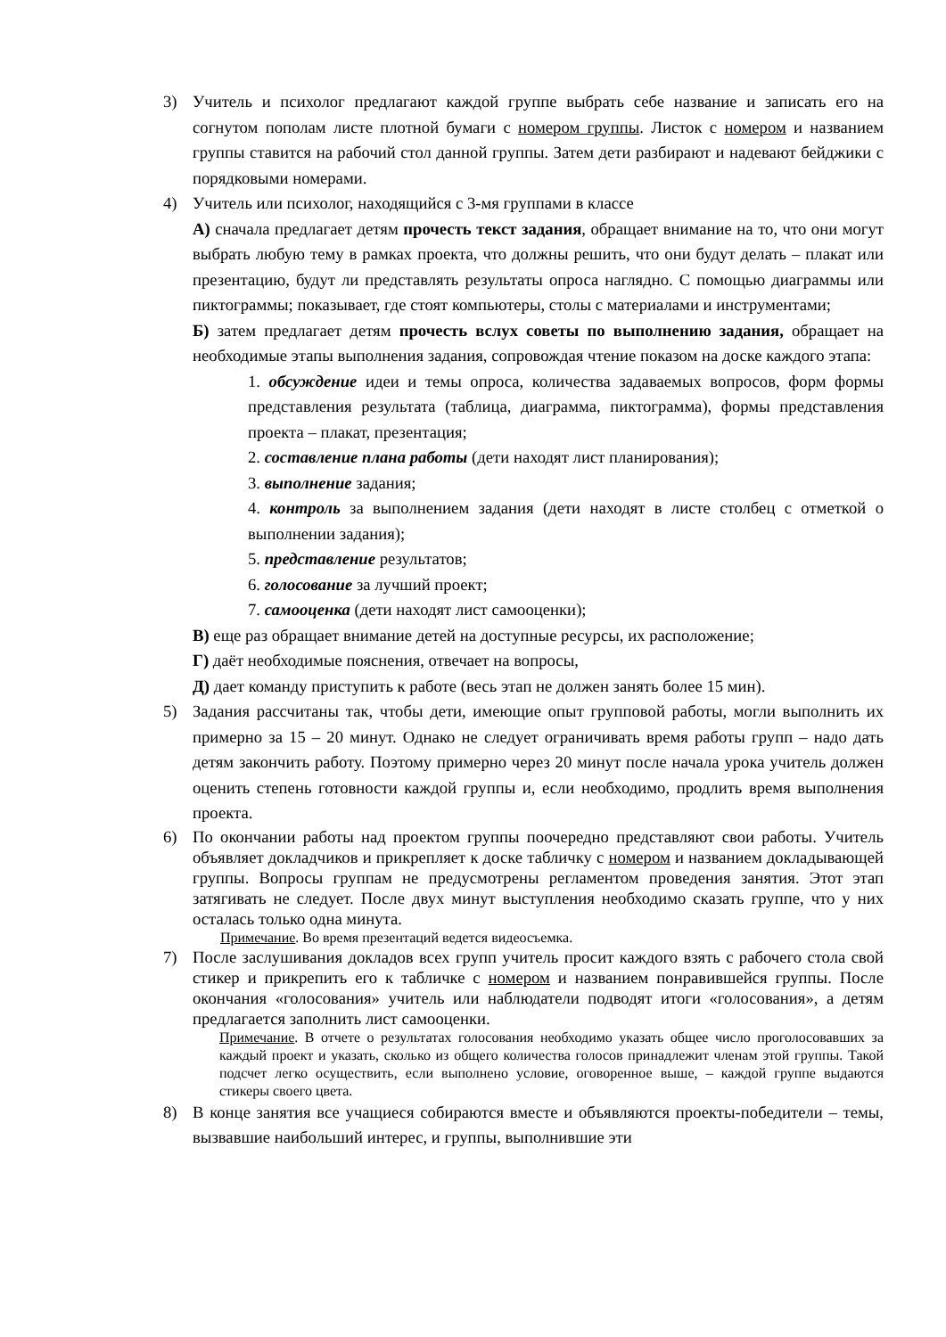3) Учитель и психолог предлагают каждой группе выбрать себе название и записать его на согнутом пополам листе плотной бумаги с номером группы. Листок с номером и названием группы ставится на рабочий стол данной группы. Затем дети разбирают и надевают бейджики с порядковыми номерами.
4) Учитель или психолог, находящийся с 3-мя группами в классе
А) сначала предлагает детям прочесть текст задания, обращает внимание на то, что они могут выбрать любую тему в рамках проекта, что должны решить, что они будут делать – плакат или презентацию, будут ли представлять результаты опроса наглядно. С помощью диаграммы или пиктограммы; показывает, где стоят компьютеры, столы с материалами и инструментами;
Б) затем предлагает детям прочесть вслух советы по выполнению задания, обращает на необходимые этапы выполнения задания, сопровождая чтение показом на доске каждого этапа:
1. обсуждение идеи и темы опроса, количества задаваемых вопросов, форм формы представления результата (таблица, диаграмма, пиктограмма), формы представления проекта – плакат, презентация;
2. составление плана работы (дети находят лист планирования);
3. выполнение задания;
4. контроль за выполнением задания (дети находят в листе столбец с отметкой о выполнении задания);
5. представление результатов;
6. голосование за лучший проект;
7. самооценка (дети находят лист самооценки);
В) еще раз обращает внимание детей на доступные ресурсы, их расположение;
Г) даёт необходимые пояснения, отвечает на вопросы,
Д) дает команду приступить к работе (весь этап не должен занять более 15 мин).
5) Задания рассчитаны так, чтобы дети, имеющие опыт групповой работы, могли выполнить их примерно за 15 – 20 минут. Однако не следует ограничивать время работы групп – надо дать детям закончить работу. Поэтому примерно через 20 минут после начала урока учитель должен оценить степень готовности каждой группы и, если необходимо, продлить время выполнения проекта.
6) По окончании работы над проектом группы поочередно представляют свои работы. Учитель объявляет докладчиков и прикрепляет к доске табличку с номером и названием докладывающей группы. Вопросы группам не предусмотрены регламентом проведения занятия. Этот этап затягивать не следует. После двух минут выступления необходимо сказать группе, что у них осталась только одна минута.
Примечание. Во время презентаций ведется видеосъемка.
7) После заслушивания докладов всех групп учитель просит каждого взять с рабочего стола свой стикер и прикрепить его к табличке с номером и названием понравившейся группы. После окончания «голосования» учитель или наблюдатели подводят итоги «голосования», а детям предлагается заполнить лист самооценки.
Примечание. В отчете о результатах голосования необходимо указать общее число проголосовавших за каждый проект и указать, сколько из общего количества голосов принадлежит членам этой группы. Такой подсчет легко осуществить, если выполнено условие, оговоренное выше, – каждой группе выдаются стикеры своего цвета.
8) В конце занятия все учащиеся собираются вместе и объявляются проекты-победители – темы, вызвавшие наибольший интерес, и группы, выполнившие эти